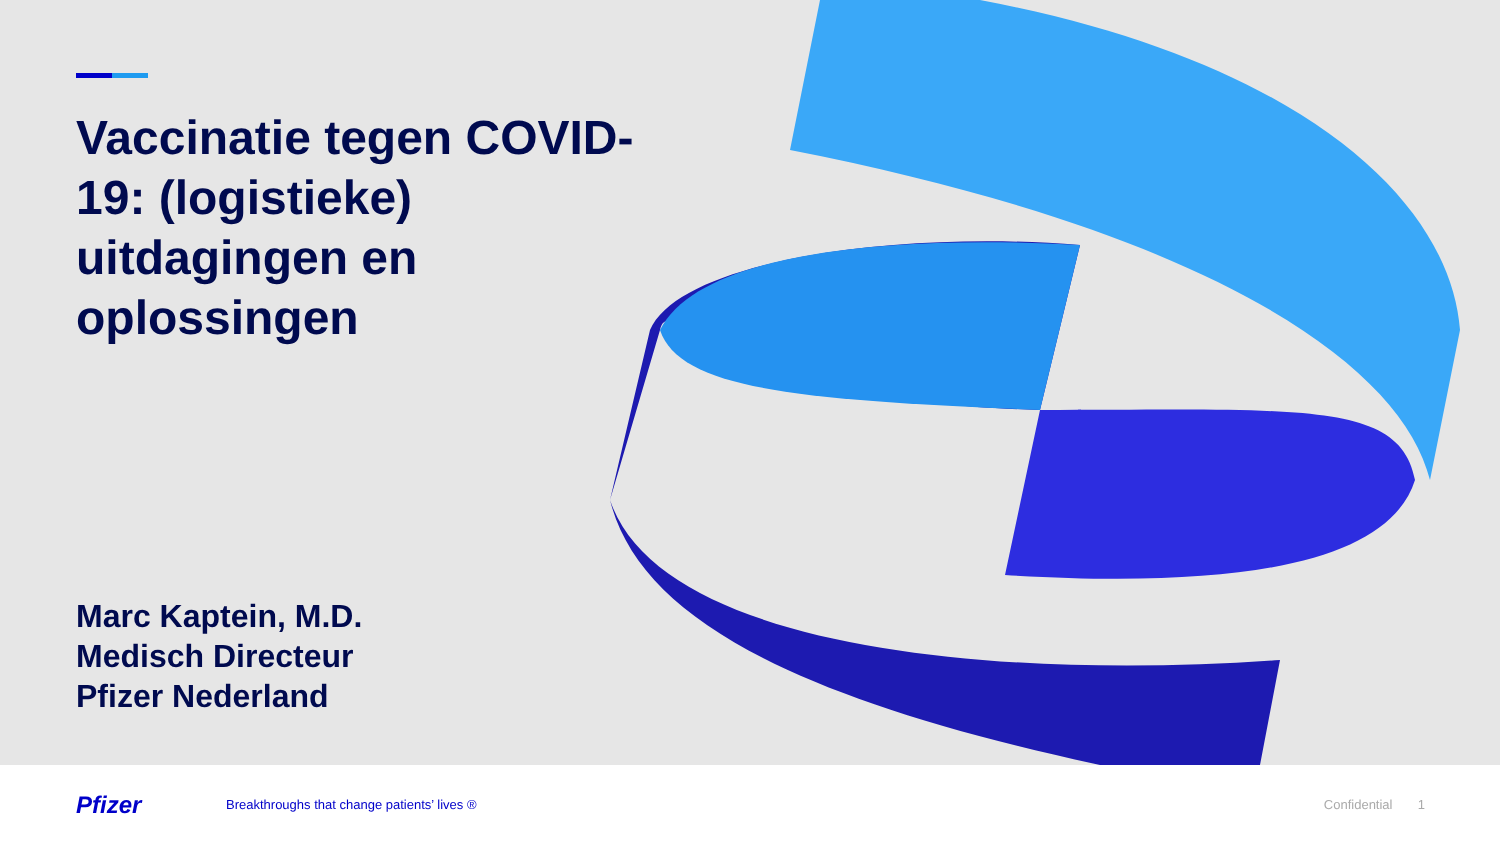Vaccinatie tegen COVID-19: (logistieke) uitdagingen en oplossingen
Marc Kaptein, M.D.
Medisch Directeur
Pfizer Nederland
Pfizer
Breakthroughs that change patients’ lives ®
Confidential 1